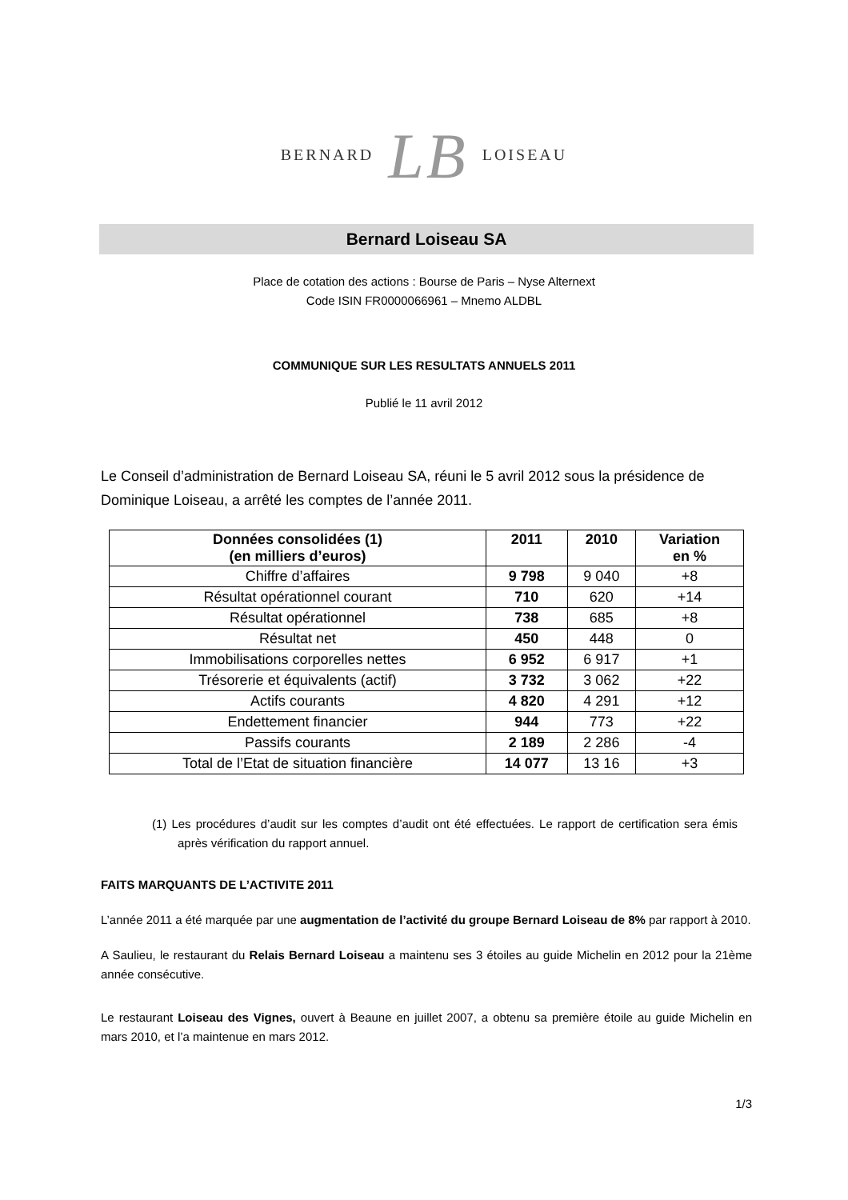BERNARD LB LOISEAU
Bernard Loiseau SA
Place de cotation des actions : Bourse de Paris – Nyse Alternext
Code ISIN FR0000066961 – Mnemo ALDBL
COMMUNIQUE SUR LES RESULTATS ANNUELS 2011
Publié le 11 avril 2012
Le Conseil d’administration de Bernard Loiseau SA, réuni le 5 avril 2012 sous la présidence de Dominique Loiseau, a arrêté les comptes de l’année 2011.
| Données consolidées (1) (en milliers d’euros) | 2011 | 2010 | Variation en % |
| --- | --- | --- | --- |
| Chiffre d’affaires | 9 798 | 9 040 | +8 |
| Résultat opérationnel courant | 710 | 620 | +14 |
| Résultat opérationnel | 738 | 685 | +8 |
| Résultat net | 450 | 448 | 0 |
| Immobilisations corporelles nettes | 6 952 | 6 917 | +1 |
| Trésorerie et équivalents (actif) | 3 732 | 3 062 | +22 |
| Actifs courants | 4 820 | 4 291 | +12 |
| Endettement financier | 944 | 773 | +22 |
| Passifs courants | 2 189 | 2 286 | -4 |
| Total de l’Etat de situation financière | 14 077 | 13 16 | +3 |
(1) Les procédures d’audit sur les comptes d’audit ont été effectuées. Le rapport de certification sera émis après vérification du rapport annuel.
FAITS MARQUANTS DE L’ACTIVITE 2011
L’année 2011 a été marquée par une augmentation de l’activité du groupe Bernard Loiseau de 8% par rapport à 2010.
A Saulieu, le restaurant du Relais Bernard Loiseau a maintenu ses 3 étoiles au guide Michelin en 2012 pour la 21ème année consécutive.
Le restaurant Loiseau des Vignes, ouvert à Beaune en juillet 2007, a obtenu sa première étoile au guide Michelin en mars 2010, et l’a maintenue en mars 2012.
1/3